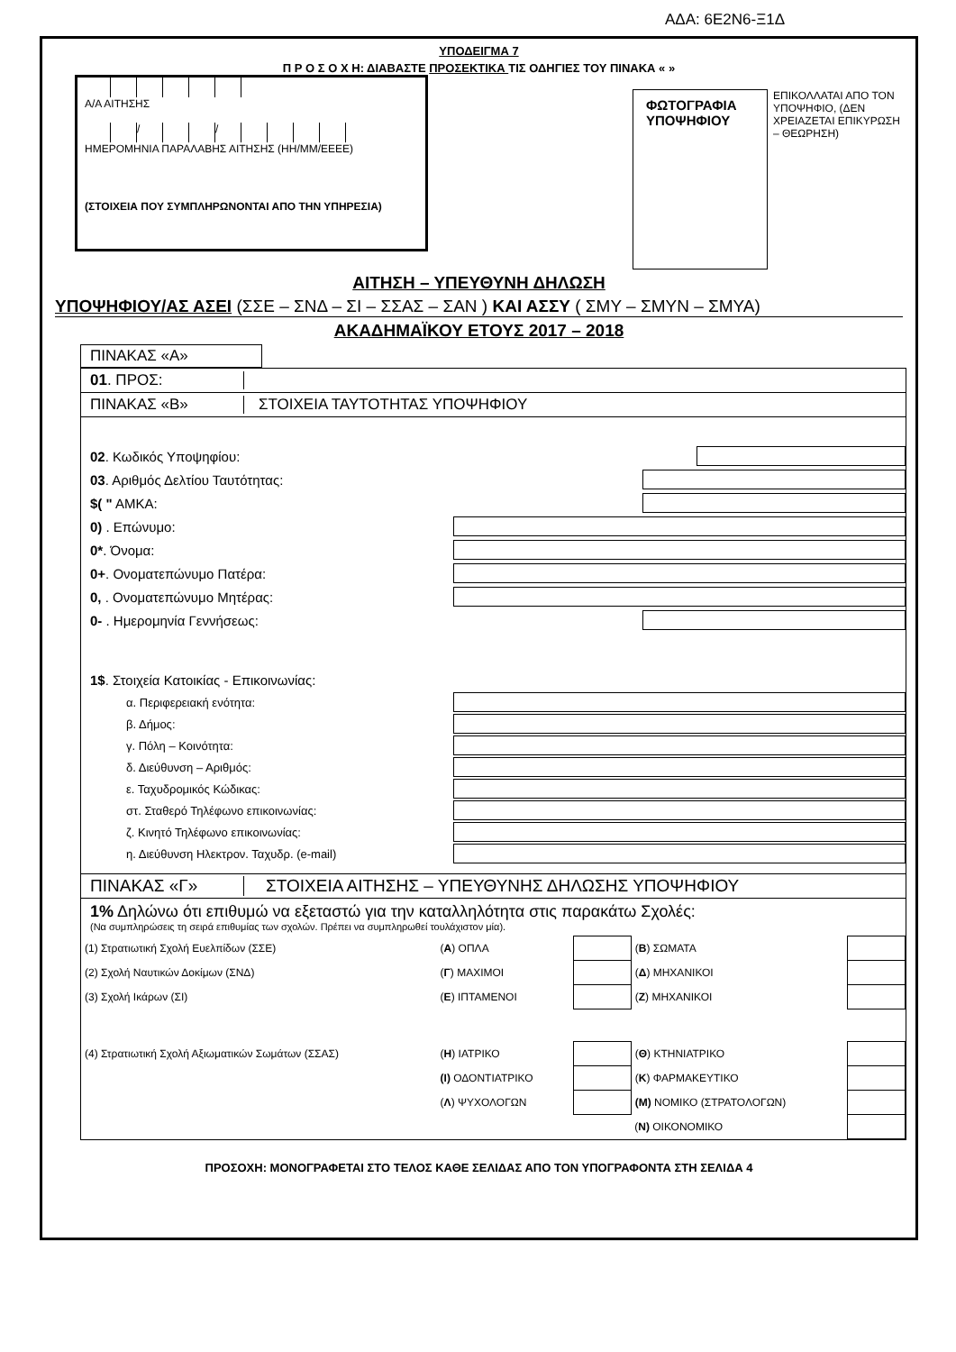ΑΔΑ: 6Ε2Ν6-Ξ1Δ
ΥΠΟΔΕΙΓΜΑ 7
Π Ρ Ο Σ Ο Χ Η: ΔΙΑΒΑΣΤΕ ΠΡΟΣΕΚΤΙΚΑ ΤΙΣ ΟΔΗΓΙΕΣ ΤΟΥ ΠΙΝΑΚΑ « »
Α/Α ΑΙΤΗΣΗΣ
/ /
ΗΜΕΡΟΜΗΝΙΑ ΠΑΡΑΛΑΒΗΣ ΑΙΤΗΣΗΣ (ΗΗ/ΜΜ/ΕΕΕΕ)
(ΣΤΟΙΧΕΙΑ ΠΟΥ ΣΥΜΠΛΗΡΩΝΟΝΤΑΙ ΑΠΟ ΤΗΝ ΥΠΗΡΕΣΙΑ)
ΦΩΤΟΓΡΑΦΙΑ ΥΠΟΨΗΦΙΟΥ
ΕΠΙΚΟΛΛΑΤΑΙ ΑΠΟ ΤΟΝ ΥΠΟΨΗΦΙΟ, (ΔΕΝ ΧΡΕΙΑΖΕΤΑΙ ΕΠΙΚΥΡΩΣΗ – ΘΕΩΡΗΣΗ)
ΑΙΤΗΣΗ – ΥΠΕΥΘΥΝΗ ΔΗΛΩΣΗ
ΥΠΟΨΗΦΙΟΥ/ΑΣ ΑΣΕΙ (ΣΣΕ – ΣΝΔ – ΣΙ – ΣΣΑΣ – ΣΑΝ ) ΚΑΙ ΑΣΣΥ ( ΣΜΥ – ΣΜΥΝ – ΣΜΥΑ)
ΑΚΑΔΗΜΑΪΚΟΥ ΕΤΟΥΣ 2017 – 2018
ΠΙΝΑΚΑΣ «Α»
01. ΠΡΟΣ:
ΠΙΝΑΚΑΣ «Β» ΣΤΟΙΧΕΙΑ ΤΑΥΤΟΤΗΤΑΣ ΥΠΟΨΗΦΙΟΥ
02. Κωδικός Υποψηφίου:
03. Αριθμός Δελτίου Ταυτότητας:
$( " ΑΜΚΑ:
0) . Επώνυμο:
0*. Όνομα:
0+. Ονοματεπώνυμο Πατέρα:
0, . Ονοματεπώνυμο Μητέρας:
0- . Ημερομηνία Γεννήσεως:
1$. Στοιχεία Κατοικίας - Επικοινωνίας:
α. Περιφερειακή ενότητα:
β. Δήμος:
γ. Πόλη – Κοινότητα:
δ. Διεύθυνση – Αριθμός:
ε. Ταχυδρομικός Κώδικας:
στ. Σταθερό Τηλέφωνο επικοινωνίας:
ζ. Κινητό Τηλέφωνο επικοινωνίας:
η. Διεύθυνση Ηλεκτρον. Ταχυδρ. (e-mail)
ΠΙΝΑΚΑΣ «Γ» ΣΤΟΙΧΕΙΑ ΑΙΤΗΣΗΣ – ΥΠΕΥΘΥΝΗΣ ΔΗΛΩΣΗΣ ΥΠΟΨΗΦΙΟΥ
1% Δηλώνω ότι επιθυμώ να εξεταστώ για την καταλληλότητα στις παρακάτω Σχολές:
(Να συμπληρώσεις τη σειρά επιθυμίας των σχολών. Πρέπει να συμπληρωθεί τουλάχιστον μία).
| (1) Στρατιωτική Σχολή Ευελπίδων (ΣΣΕ) | ( Α ) ΟΠΛΑ | | ( Β ) ΣΩΜΑΤΑ | |
| (2) Σχολή Ναυτικών Δοκίμων (ΣΝΔ) | ( Γ ) ΜΑΧΙΜΟΙ | | ( Δ ) ΜΗΧΑΝΙΚΟΙ | |
| (3) Σχολή Ικάρων (ΣΙ) | ( Ε ) ΙΠΤΑΜΕΝΟΙ | | ( Ζ ) ΜΗΧΑΝΙΚΟΙ | |
| (4) Στρατιωτική Σχολή Αξιωματικών Σωμάτων (ΣΣΑΣ) | ( Η ) ΙΑΤΡΙΚΟ | | ( Θ ) ΚΤΗΝΙΑΤΡΙΚΟ | |
| | (Ι) ΟΔΟΝΤΙΑΤΡΙΚΟ | | ( Κ ) ΦΑΡΜΑΚΕΥΤΙΚΟ | |
| | ( Λ ) ΨΥΧΟΛΟΓΩΝ | | (Μ) ΝΟΜΙΚΟ (ΣΤΡΑΤΟΛΟΓΩΝ) | |
| | | | ( Ν) ΟΙΚΟΝΟΜΙΚΟ | |
ΠΡΟΣΟΧΗ: ΜΟΝΟΓΡΑΦΕΤΑΙ ΣΤΟ ΤΕΛΟΣ ΚΑΘΕ ΣΕΛΙΔΑΣ ΑΠΟ ΤΟΝ ΥΠΟΓΡΑΦΟΝΤΑ ΣΤΗ ΣΕΛΙΔΑ 4